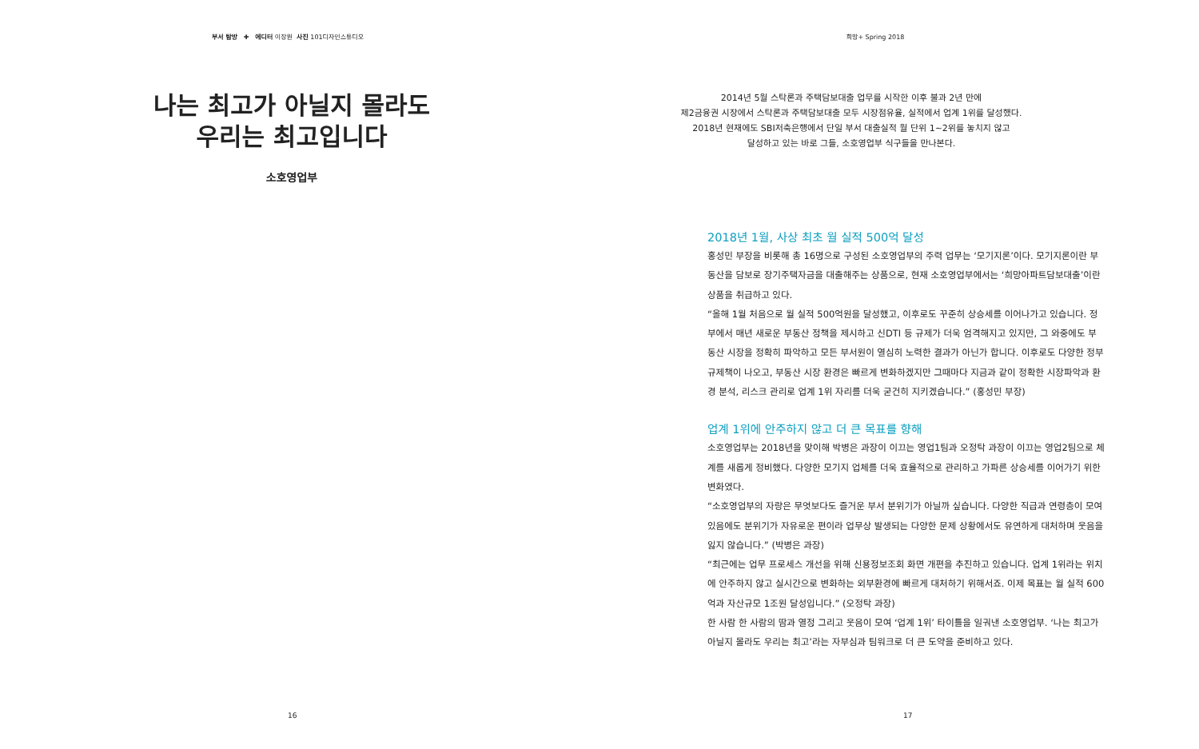부서 탐방 ✚ 에디터 이장원 사진 101디자인스튜디오
나는 최고가 아닐지 몰라도
우리는 최고입니다
소호영업부
16
희망+ Spring 2018
2014년 5월 스탁론과 주택담보대출 업무를 시작한 이후 불과 2년 만에
제2금융권 시장에서 스탁론과 주택담보대출 모두 시장점유율, 실적에서 업계 1위를 달성했다.
2018년 현재에도 SBI저축은행에서 단일 부서 대출실적 월 단위 1~2위를 놓치지 않고
달성하고 있는 바로 그들, 소호영업부 식구들을 만나본다.
2018년 1월, 사상 최초 월 실적 500억 달성
홍성민 부장을 비롯해 총 16명으로 구성된 소호영업부의 주력 업무는 ‘모기지론’이다. 모기지론이란 부동산을 담보로 장기주택자금을 대출해주는 상품으로, 현재 소호영업부에서는 ‘희망아파트담보대출’이란 상품을 취급하고 있다.
“올해 1월 처음으로 월 실적 500억원을 달성했고, 이후로도 꾸준히 상승세를 이어나가고 있습니다. 정부에서 매년 새로운 부동산 정책을 제시하고 신DTI 등 규제가 더욱 엄격해지고 있지만, 그 와중에도 부동산 시장을 정확히 파악하고 모든 부서원이 열심히 노력한 결과가 아닌가 합니다. 이후로도 다양한 정부 규제책이 나오고, 부동산 시장 환경은 빠르게 변화하겠지만 그때마다 지금과 같이 정확한 시장파악과 환경 분석, 리스크 관리로 업계 1위 자리를 더욱 굳건히 지키겠습니다.” (홍성민 부장)
업계 1위에 안주하지 않고 더 큰 목표를 향해
소호영업부는 2018년을 맞이해 박병은 과장이 이끄는 영업1팀과 오정탁 과장이 이끄는 영업2팀으로 체계를 새롭게 정비했다. 다양한 모기지 업체를 더욱 효율적으로 관리하고 가파른 상승세를 이어가기 위한 변화였다.
“소호영업부의 자랑은 무엇보다도 즐거운 부서 분위기가 아닐까 싶습니다. 다양한 직급과 연령층이 모여 있음에도 분위기가 자유로운 편이라 업무상 발생되는 다양한 문제 상황에서도 유연하게 대처하며 웃음을 잃지 않습니다.” (박병은 과장)
“최근에는 업무 프로세스 개선을 위해 신용정보조회 화면 개편을 추진하고 있습니다. 업계 1위라는 위치에 안주하지 않고 실시간으로 변화하는 외부환경에 빠르게 대처하기 위해서죠. 이제 목표는 월 실적 600억과 자산규모 1조원 달성입니다.” (오정탁 과장)
한 사람 한 사람의 땀과 열정 그리고 웃음이 모여 ‘업계 1위’ 타이틀을 일궈낸 소호영업부. ‘나는 최고가 아닐지 몰라도 우리는 최고’라는 자부심과 팀워크로 더 큰 도약을 준비하고 있다.
17